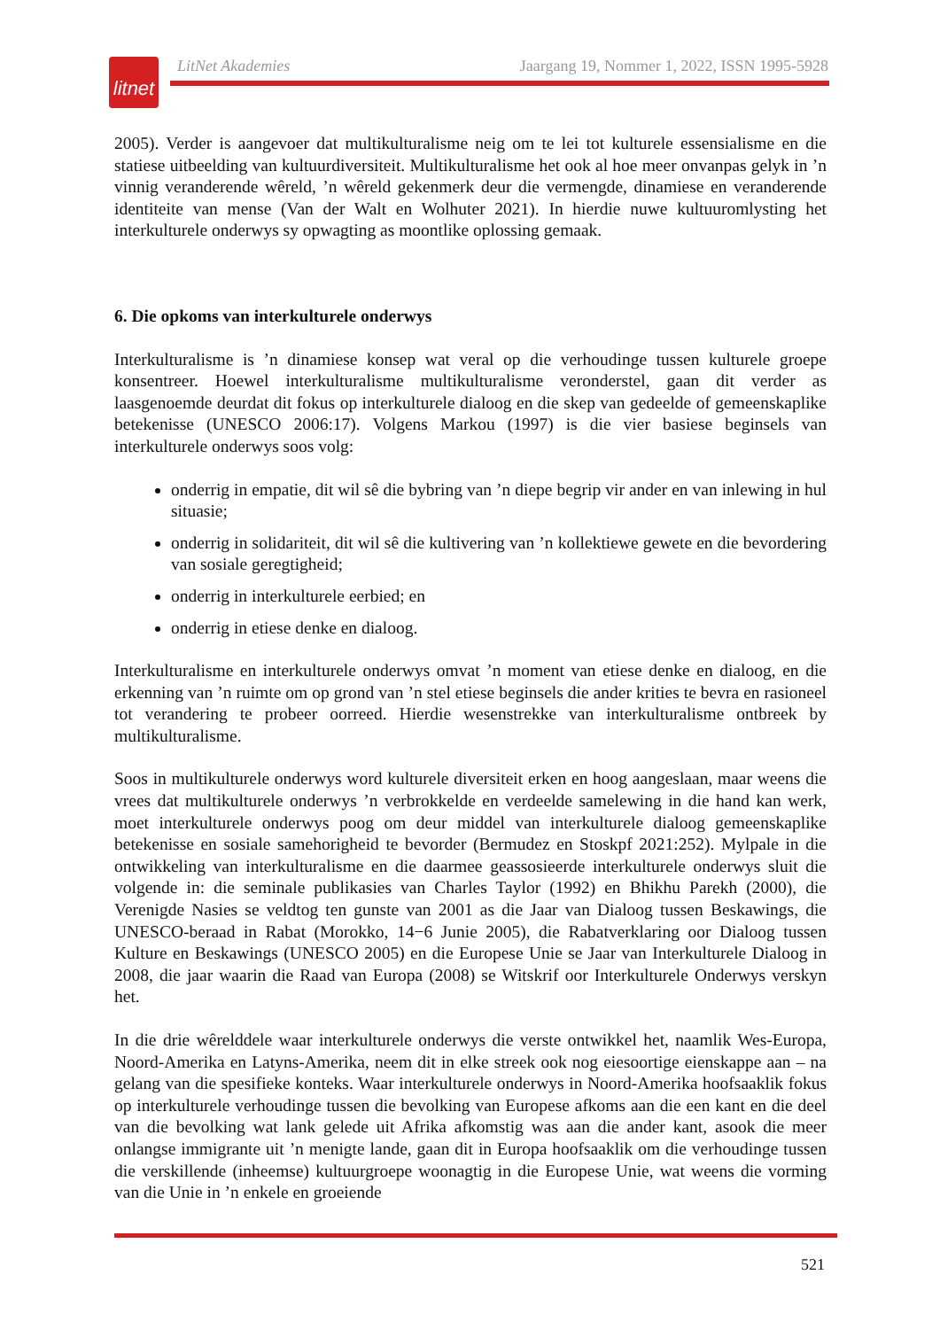litnet
LitNet Akademies Jaargang 19, Nommer 1, 2022, ISSN 1995-5928
2005). Verder is aangevoer dat multikulturalisme neig om te lei tot kulturele essensialisme en die statiese uitbeelding van kultuurdiversiteit. Multikulturalisme het ook al hoe meer onvanpas gelyk in ’n vinnig veranderende wêreld, ’n wêreld gekenmerk deur die vermengde, dinamiese en veranderende identiteite van mense (Van der Walt en Wolhuter 2021). In hierdie nuwe kultuuromlysting het interkulturele onderwys sy opwagting as moontlike oplossing gemaak.
6. Die opkoms van interkulturele onderwys
Interkulturalisme is ’n dinamiese konsep wat veral op die verhoudinge tussen kulturele groepe konsentreer. Hoewel interkulturalisme multikulturalisme veronderstel, gaan dit verder as laasgenoemde deurdat dit fokus op interkulturele dialoog en die skep van gedeelde of gemeenskaplike betekenisse (UNESCO 2006:17). Volgens Markou (1997) is die vier basiese beginsels van interkulturele onderwys soos volg:
onderrig in empatie, dit wil sê die bybring van ’n diepe begrip vir ander en van inlewing in hul situasie;
onderrig in solidariteit, dit wil sê die kultivering van ’n kollektiewe gewete en die bevordering van sosiale geregtigheid;
onderrig in interkulturele eerbied; en
onderrig in etiese denke en dialoog.
Interkulturalisme en interkulturele onderwys omvat ’n moment van etiese denke en dialoog, en die erkenning van ’n ruimte om op grond van ’n stel etiese beginsels die ander krities te bevra en rasioneel tot verandering te probeer oorreed. Hierdie wesenstrekke van interkulturalisme ontbreek by multikulturalisme.
Soos in multikulturele onderwys word kulturele diversiteit erken en hoog aangeslaan, maar weens die vrees dat multikulturele onderwys ’n verbrokkelde en verdeelde samelewing in die hand kan werk, moet interkulturele onderwys poog om deur middel van interkulturele dialoog gemeenskaplike betekenisse en sosiale samehorigheid te bevorder (Bermudez en Stoskpf 2021:252). Mylpale in die ontwikkeling van interkulturalisme en die daarmee geassosieerde interkulturele onderwys sluit die volgende in: die seminale publikasies van Charles Taylor (1992) en Bhikhu Parekh (2000), die Verenigde Nasies se veldtog ten gunste van 2001 as die Jaar van Dialoog tussen Beskawings, die UNESCO-beraad in Rabat (Morokko, 14−6 Junie 2005), die Rabatverklaring oor Dialoog tussen Kulture en Beskawings (UNESCO 2005) en die Europese Unie se Jaar van Interkulturele Dialoog in 2008, die jaar waarin die Raad van Europa (2008) se Witskrif oor Interkulturele Onderwys verskyn het.
In die drie wêrelddele waar interkulturele onderwys die verste ontwikkel het, naamlik Wes-Europa, Noord-Amerika en Latyns-Amerika, neem dit in elke streek ook nog eiesoortige eienskappe aan – na gelang van die spesifieke konteks. Waar interkulturele onderwys in Noord-Amerika hoofsaaklik fokus op interkulturele verhoudinge tussen die bevolking van Europese afkoms aan die een kant en die deel van die bevolking wat lank gelede uit Afrika afkomstig was aan die ander kant, asook die meer onlangse immigrante uit ’n menigte lande, gaan dit in Europa hoofsaaklik om die verhoudinge tussen die verskillende (inheemse) kultuurgroepe woonagtig in die Europese Unie, wat weens die vorming van die Unie in ’n enkele en groeiende
521